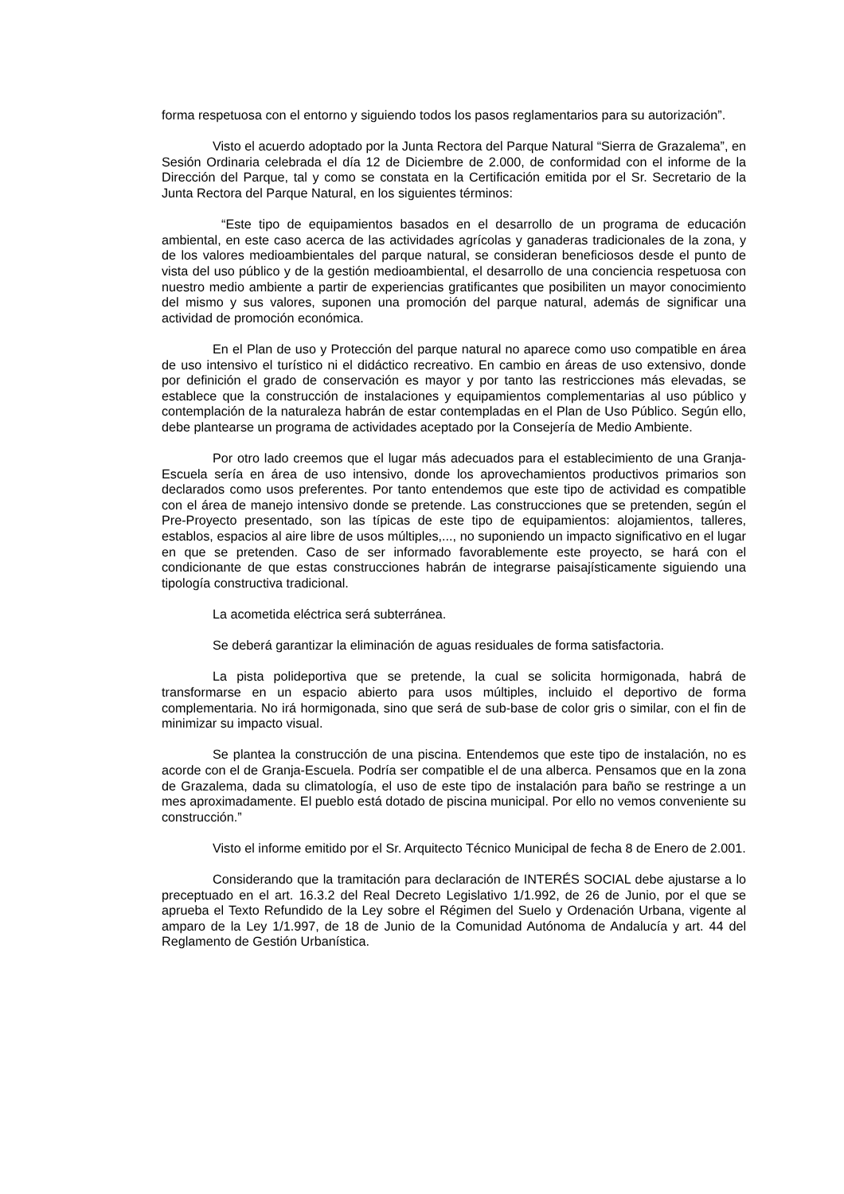forma respetuosa con el entorno y siguiendo todos los pasos reglamentarios para su autorización”.
Visto el acuerdo adoptado por la Junta Rectora del Parque Natural “Sierra de Grazalema”, en Sesión Ordinaria celebrada el día 12 de Diciembre de 2.000, de conformidad con el informe de la Dirección del Parque, tal y como se constata en la Certificación emitida por el Sr. Secretario de la Junta Rectora del Parque Natural, en los siguientes términos:
“Este tipo de equipamientos basados en el desarrollo de un programa de educación ambiental, en este caso acerca de las actividades agrícolas y ganaderas tradicionales de la zona, y de los valores medioambientales del parque natural, se consideran beneficiosos desde el punto de vista del uso público y de la gestión medioambiental, el desarrollo de una conciencia respetuosa con nuestro medio ambiente a partir de experiencias gratificantes que posibiliten un mayor conocimiento del mismo y sus valores, suponen una promoción del parque natural, además de significar una actividad de promoción económica.
En el Plan de uso y Protección del parque natural no aparece como uso compatible en área de uso intensivo el turístico ni el didáctico recreativo. En cambio en áreas de uso extensivo, donde por definición el grado de conservación es mayor y por tanto las restricciones más elevadas, se establece que la construcción de instalaciones y equipamientos complementarias al uso público y contemplación de la naturaleza habrán de estar contempladas en el Plan de Uso Público. Según ello, debe plantearse un programa de actividades aceptado por la Consejería de Medio Ambiente.
Por otro lado creemos que el lugar más adecuados para el establecimiento de una Granja-Escuela sería en área de uso intensivo, donde los aprovechamientos productivos primarios son declarados como usos preferentes. Por tanto entendemos que este tipo de actividad es compatible con el área de manejo intensivo donde se pretende. Las construcciones que se pretenden, según el Pre-Proyecto presentado, son las típicas de este tipo de equipamientos: alojamientos, talleres, establos, espacios al aire libre de usos múltiples,..., no suponiendo un impacto significativo en el lugar en que se pretenden. Caso de ser informado favorablemente este proyecto, se hará con el condicionante de que estas construcciones habrán de integrarse paisajísticamente siguiendo una tipología constructiva tradicional.
La acometida eléctrica será subterránea.
Se deberá garantizar la eliminación de aguas residuales de forma satisfactoria.
La pista polideportiva que se pretende, la cual se solicita hormigonada, habrá de transformarse en un espacio abierto para usos múltiples, incluido el deportivo de forma complementaria. No irá hormigonada, sino que será de sub-base de color gris o similar, con el fin de minimizar su impacto visual.
Se plantea la construcción de una piscina. Entendemos que este tipo de instalación, no es acorde con el de Granja-Escuela. Podría ser compatible el de una alberca. Pensamos que en la zona de Grazalema, dada su climatología, el uso de este tipo de instalación para baño se restringe a un mes aproximadamente. El pueblo está dotado de piscina municipal. Por ello no vemos conveniente su construcción.”
Visto el informe emitido por el Sr. Arquitecto Técnico Municipal de fecha 8 de Enero de 2.001.
Considerando que la tramitación para declaración de INTERÉS SOCIAL debe ajustarse a lo preceptuado en el art. 16.3.2 del Real Decreto Legislativo 1/1.992, de 26 de Junio, por el que se aprueba el Texto Refundido de la Ley sobre el Régimen del Suelo y Ordenación Urbana, vigente al amparo de la Ley 1/1.997, de 18 de Junio de la Comunidad Autónoma de Andalucía y art. 44 del Reglamento de Gestión Urbanística.